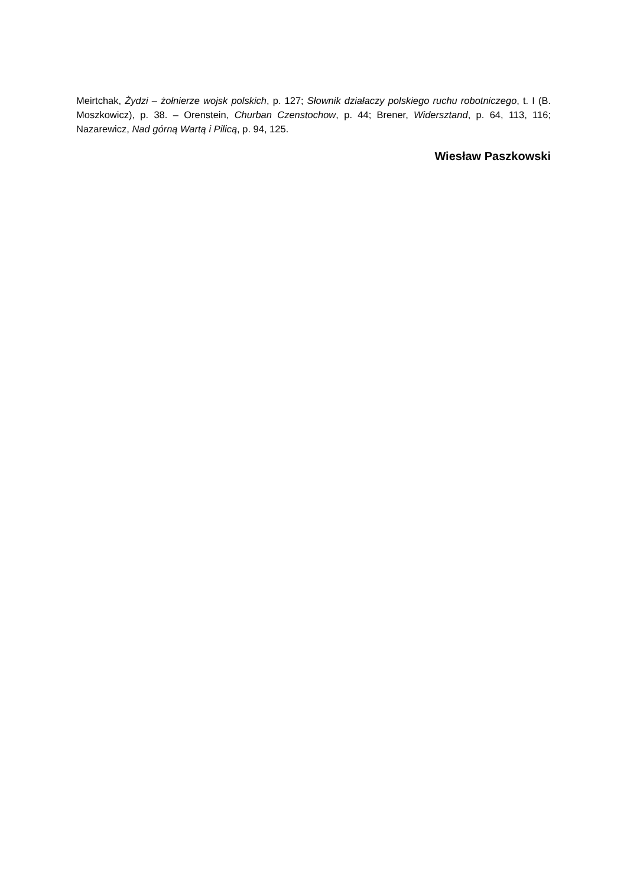Meirtchak, Żydzi – żołnierze wojsk polskich, p. 127; Słownik działaczy polskiego ruchu robotniczego, t. I (B. Moszkowicz), p. 38. – Orenstein, Churban Czenstochow, p. 44; Brener, Widersztand, p. 64, 113, 116; Nazarewicz, Nad górną Wartą i Pilicą, p. 94, 125.
Wiesław Paszkowski